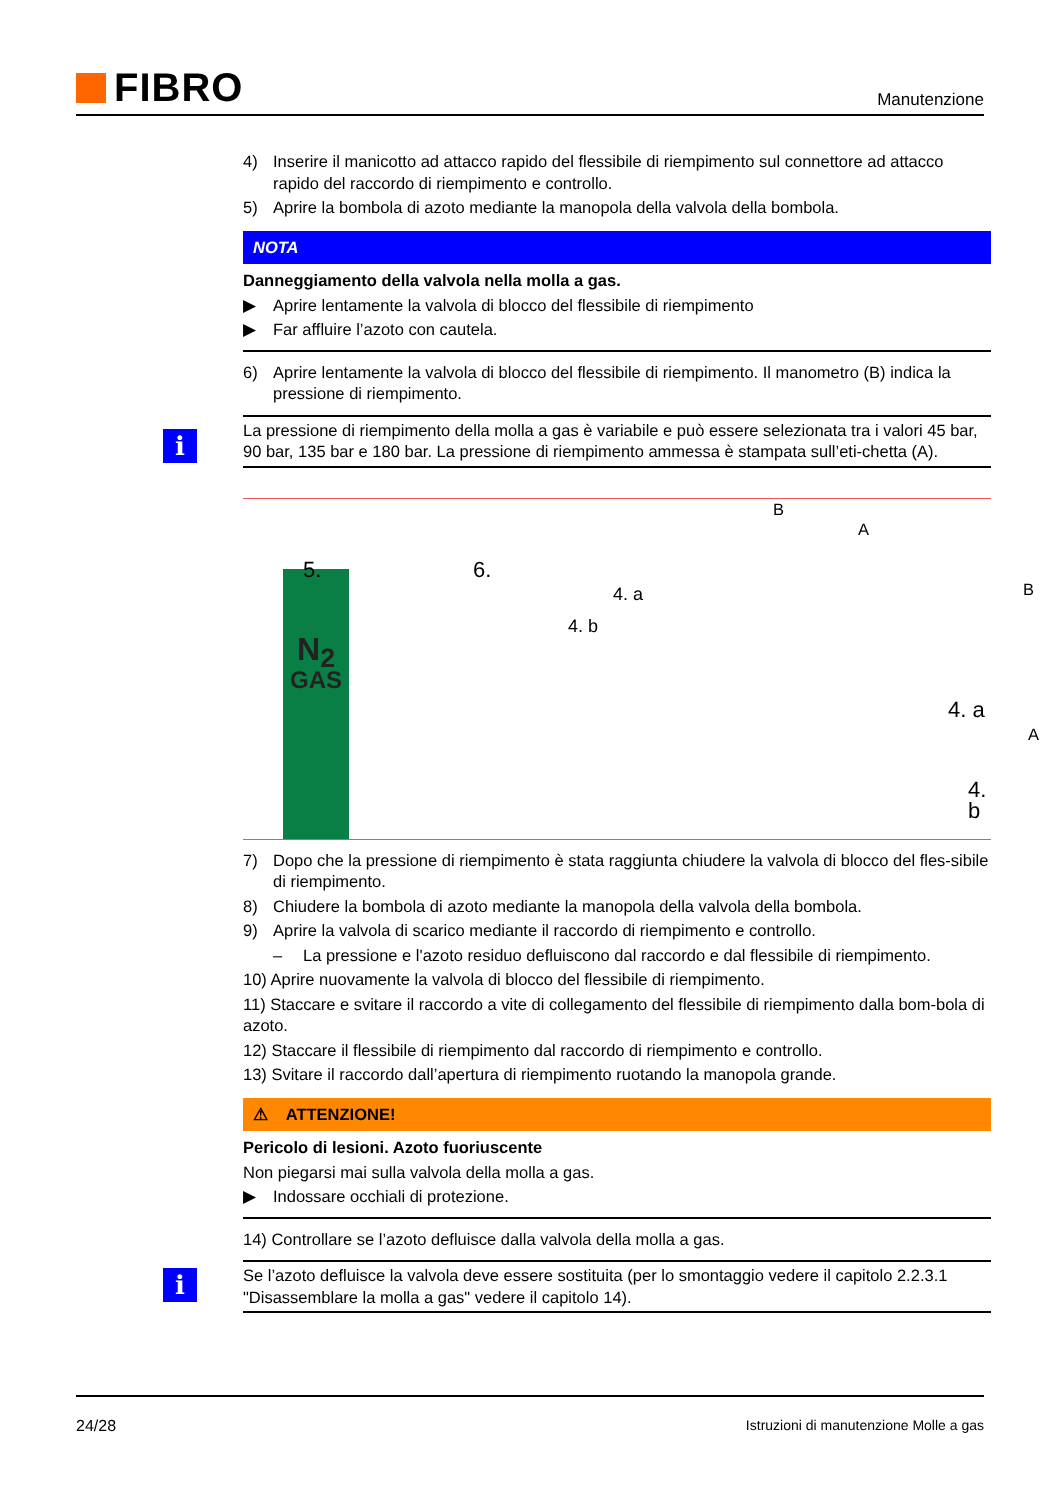FIBRO
Manutenzione
4) Inserire il manicotto ad attacco rapido del flessibile di riempimento sul connettore ad attacco rapido del raccordo di riempimento e controllo.
5) Aprire la bombola di azoto mediante la manopola della valvola della bombola.
NOTA
Danneggiamento della valvola nella molla a gas.
▶ Aprire lentamente la valvola di blocco del flessibile di riempimento
▶ Far affluire l’azoto con cautela.
6) Aprire lentamente la valvola di blocco del flessibile di riempimento. Il manometro (B) indica la pressione di riempimento.
i
La pressione di riempimento della molla a gas è variabile e può essere selezionata tra i valori 45 bar, 90 bar, 135 bar e 180 bar. La pressione di riempimento ammessa è stampata sull’eti-chetta (A).
N<sub>2</sub>
GAS
5. 6.
4. a
4. b
B
A
B
4. a
A
4. b
7) Dopo che la pressione di riempimento è stata raggiunta chiudere la valvola di blocco del fles-sibile di riempimento.
8) Chiudere la bombola di azoto mediante la manopola della valvola della bombola.
9) Aprire la valvola di scarico mediante il raccordo di riempimento e controllo.
– La pressione e l'azoto residuo defluiscono dal raccordo e dal flessibile di riempimento.
10) Aprire nuovamente la valvola di blocco del flessibile di riempimento.
11) Staccare e svitare il raccordo a vite di collegamento del flessibile di riempimento dalla bom-bola di azoto.
12) Staccare il flessibile di riempimento dal raccordo di riempimento e controllo.
13) Svitare il raccordo dall’apertura di riempimento ruotando la manopola grande.
⚠ ATTENZIONE!
Pericolo di lesioni. Azoto fuoriuscente
Non piegarsi mai sulla valvola della molla a gas.
▶ Indossare occhiali di protezione.
14) Controllare se l’azoto defluisce dalla valvola della molla a gas.
i
Se l’azoto defluisce la valvola deve essere sostituita (per lo smontaggio vedere il capitolo 2.2.3.1 "Disassemblare la molla a gas" vedere il capitolo 14).
24/28 Istruzioni di manutenzione Molle a gas